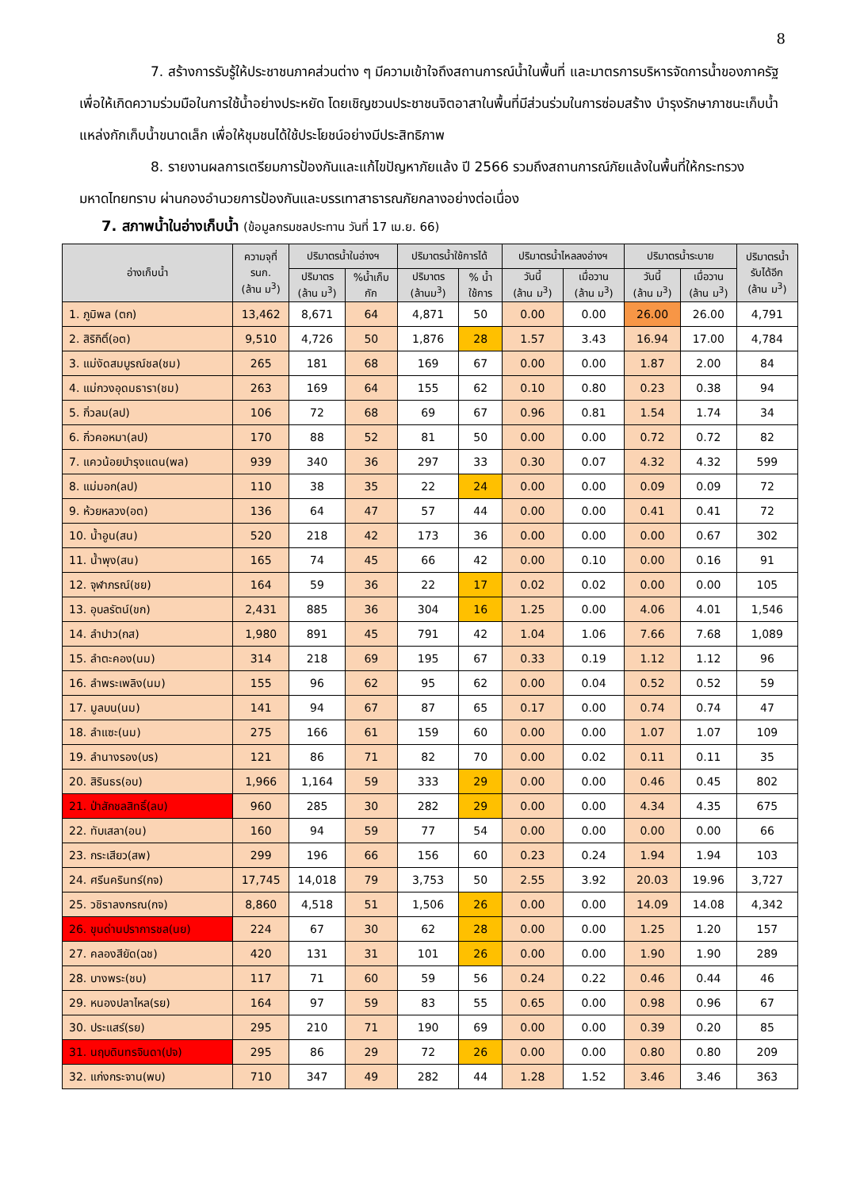8
7. สร้างการรับรู้ให้ประชาชนภาคส่วนต่าง ๆ มีความเข้าใจถึงสถานการณ์น้ำในพื้นที่ และมาตรการบริหารจัดการน้ำของภาครัฐ เพื่อให้เกิดความร่วมมือในการใช้น้ำอย่างประหยัด โดยเชิญชวนประชาชนจิตอาสาในพื้นที่มีส่วนร่วมในการซ่อมสร้าง บำรุงรักษาภาชนะเก็บน้ำ แหล่งกักเก็บน้ำขนาดเล็ก เพื่อให้ชุมชนได้ใช้ประโยชน์อย่างมีประสิทธิภาพ
8. รายงานผลการเตรียมการป้องกันและแก้ไขปัญหาภัยแล้ง ปี 2566 รวมถึงสถานการณ์ภัยแล้งในพื้นที่ให้กระทรวงมหาดไทยทราบ ผ่านกองอำนวยการป้องกันและบรรเทาสาธารณภัยกลางอย่างต่อเนื่อง
7. สภาพน้ำในอ่างเก็บน้ำ (ข้อมูลกรมชลประทาน วันที่ 17 เม.ย. 66)
| อ่างเก็บน้ำ | ความจุที่ รนก. (ล้าน ม<sup>3</sup>) | ปริมาตรน้ำในอ่างฯ | | ปริมาตรน้ำใช้การได้ | | ปริมาตรน้ำไหลลงอ่างฯ | | ปริมาตรน้ำระบาย | | ปริมาตรน้ำ รับได้อีก (ล้าน ม<sup>3</sup>) |
| --- | --- | --- | --- | --- | --- | --- | --- | --- | --- | --- |
| | | ปริมาตร (ล้าน ม<sup>3</sup>) | %น้ำเก็บ กัก | ปริมาตร (ล้านม<sup>3</sup>) | % น้ำ ใช้การ | วันนี้ (ล้าน ม<sup>3</sup>) | เมื่อวาน (ล้าน ม<sup>3</sup>) | วันนี้ (ล้าน ม<sup>3</sup>) | เมื่อวาน (ล้าน ม<sup>3</sup>) | |
| 1. ภูมิพล (ตก) | 13,462 | 8,671 | 64 | 4,871 | 50 | 0.00 | 0.00 | 26.00 | 26.00 | 4,791 |
| 2. สิริกิติ์(อต) | 9,510 | 4,726 | 50 | 1,876 | 28 | 1.57 | 3.43 | 16.94 | 17.00 | 4,784 |
| 3. แม่งัดสมบูรณ์ชล(ชม) | 265 | 181 | 68 | 169 | 67 | 0.00 | 0.00 | 1.87 | 2.00 | 84 |
| 4. แม่กวงอุดมธารา(ชม) | 263 | 169 | 64 | 155 | 62 | 0.10 | 0.80 | 0.23 | 0.38 | 94 |
| 5. กิ่วลม(ลป) | 106 | 72 | 68 | 69 | 67 | 0.96 | 0.81 | 1.54 | 1.74 | 34 |
| 6. กิ่วคอหมา(ลป) | 170 | 88 | 52 | 81 | 50 | 0.00 | 0.00 | 0.72 | 0.72 | 82 |
| 7. แควน้อยบำรุงแดน(พล) | 939 | 340 | 36 | 297 | 33 | 0.30 | 0.07 | 4.32 | 4.32 | 599 |
| 8. แม่มอก(ลป) | 110 | 38 | 35 | 22 | 24 | 0.00 | 0.00 | 0.09 | 0.09 | 72 |
| 9. ห้วยหลวง(อต) | 136 | 64 | 47 | 57 | 44 | 0.00 | 0.00 | 0.41 | 0.41 | 72 |
| 10. น้ำอูน(สน) | 520 | 218 | 42 | 173 | 36 | 0.00 | 0.00 | 0.00 | 0.67 | 302 |
| 11. น้ำพุง(สน) | 165 | 74 | 45 | 66 | 42 | 0.00 | 0.10 | 0.00 | 0.16 | 91 |
| 12. จุฬาภรณ์(ชย) | 164 | 59 | 36 | 22 | 17 | 0.02 | 0.02 | 0.00 | 0.00 | 105 |
| 13. อุบลรัตน์(ขก) | 2,431 | 885 | 36 | 304 | 16 | 1.25 | 0.00 | 4.06 | 4.01 | 1,546 |
| 14. ลำปาว(กส) | 1,980 | 891 | 45 | 791 | 42 | 1.04 | 1.06 | 7.66 | 7.68 | 1,089 |
| 15. ลำตะคอง(นม) | 314 | 218 | 69 | 195 | 67 | 0.33 | 0.19 | 1.12 | 1.12 | 96 |
| 16. ลำพระเพลิง(นม) | 155 | 96 | 62 | 95 | 62 | 0.00 | 0.04 | 0.52 | 0.52 | 59 |
| 17. มูลบน(นม) | 141 | 94 | 67 | 87 | 65 | 0.17 | 0.00 | 0.74 | 0.74 | 47 |
| 18. ลำแซะ(นม) | 275 | 166 | 61 | 159 | 60 | 0.00 | 0.00 | 1.07 | 1.07 | 109 |
| 19. ลำนางรอง(บร) | 121 | 86 | 71 | 82 | 70 | 0.00 | 0.02 | 0.11 | 0.11 | 35 |
| 20. สิรินธร(อบ) | 1,966 | 1,164 | 59 | 333 | 29 | 0.00 | 0.00 | 0.46 | 0.45 | 802 |
| 21. ป่าสักชลสิทธิ์(ลบ) | 960 | 285 | 30 | 282 | 29 | 0.00 | 0.00 | 4.34 | 4.35 | 675 |
| 22. ทับเสลา(อน) | 160 | 94 | 59 | 77 | 54 | 0.00 | 0.00 | 0.00 | 0.00 | 66 |
| 23. กระเสียว(สพ) | 299 | 196 | 66 | 156 | 60 | 0.23 | 0.24 | 1.94 | 1.94 | 103 |
| 24. ศรีนครินทร์(กจ) | 17,745 | 14,018 | 79 | 3,753 | 50 | 2.55 | 3.92 | 20.03 | 19.96 | 3,727 |
| 25. วชิราลงกรณ(กจ) | 8,860 | 4,518 | 51 | 1,506 | 26 | 0.00 | 0.00 | 14.09 | 14.08 | 4,342 |
| 26. ขุนด่านปราการชล(นย) | 224 | 67 | 30 | 62 | 28 | 0.00 | 0.00 | 1.25 | 1.20 | 157 |
| 27. คลองสียัด(ฉช) | 420 | 131 | 31 | 101 | 26 | 0.00 | 0.00 | 1.90 | 1.90 | 289 |
| 28. บางพระ(ชบ) | 117 | 71 | 60 | 59 | 56 | 0.24 | 0.22 | 0.46 | 0.44 | 46 |
| 29. หนองปลาไหล(รย) | 164 | 97 | 59 | 83 | 55 | 0.65 | 0.00 | 0.98 | 0.96 | 67 |
| 30. ประแสร์(รย) | 295 | 210 | 71 | 190 | 69 | 0.00 | 0.00 | 0.39 | 0.20 | 85 |
| 31. นฤบดินทรจินดา(ปจ) | 295 | 86 | 29 | 72 | 26 | 0.00 | 0.00 | 0.80 | 0.80 | 209 |
| 32. แก่งกระจาน(พบ) | 710 | 347 | 49 | 282 | 44 | 1.28 | 1.52 | 3.46 | 3.46 | 363 |